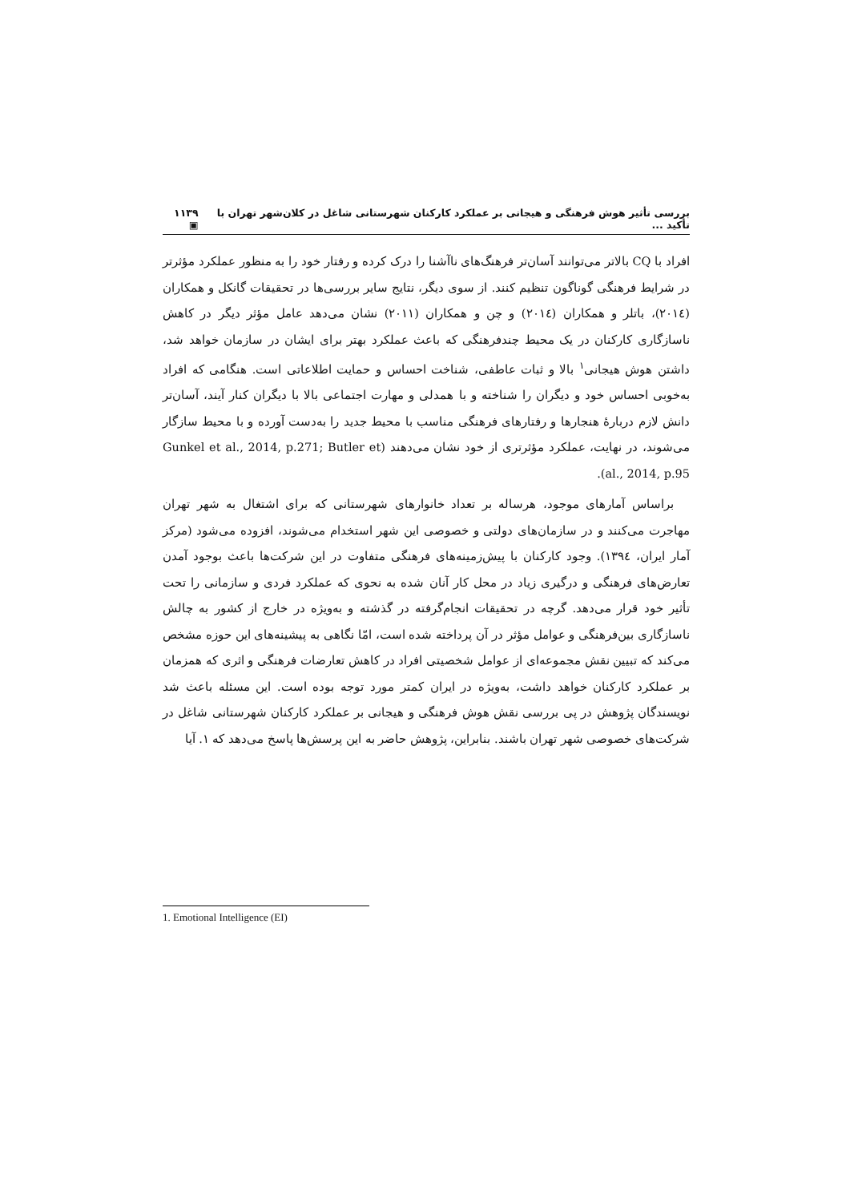بررسی تأثیر هوش فرهنگی و هیجانی بر عملکرد کارکنان شهرستانی شاغل در کلان‌شهر تهران با تأکید ... ۱۱۳۹ ▣
افراد با CQ بالاتر می‌توانند آسان‌تر فرهنگ‌های ناآشنا را درک کرده و رفتار خود را به منظور عملکرد مؤثرتر در شرایط فرهنگی گوناگون تنظیم کنند. از سوی دیگر، نتایج سایر بررسی‌ها در تحقیقات گانکل و همکاران (۲۰۱٤)، باتلر و همکاران (۲۰۱٤) و چن و همکاران (۲۰۱۱) نشان می‌دهد عامل مؤثر دیگر در کاهش ناسازگاری کارکنان در یک محیط چندفرهنگی که باعث عملکرد بهتر برای ایشان در سازمان خواهد شد، داشتن هوش هیجانی<sup>۱</sup> بالا و ثبات عاطفی، شناخت احساس و حمایت اطلاعاتی است. هنگامی که افراد به‌خوبی احساس خود و دیگران را شناخته و با همدلی و مهارت اجتماعی بالا با دیگران کنار آیند، آسان‌تر دانش لازم دربارهٔ هنجارها و رفتارهای فرهنگی مناسب با محیط جدید را به‌دست آورده و با محیط سازگار می‌شوند، در نهایت، عملکرد مؤثرتری از خود نشان می‌دهند (Gunkel et al., 2014, p.271; Butler et al., 2014, p.95).
براساس آمارهای موجود، هرساله بر تعداد خانوارهای شهرستانی که برای اشتغال به شهر تهران مهاجرت می‌کنند و در سازمان‌های دولتی و خصوصی این شهر استخدام می‌شوند، افزوده می‌شود (مرکز آمار ایران، ۱۳۹٤). وجود کارکنان با پیش‌زمینه‌های فرهنگی متفاوت در این شرکت‌ها باعث بوجود آمدن تعارض‌های فرهنگی و درگیری زیاد در محل کار آنان شده به نحوی که عملکرد فردی و سازمانی را تحت تأثیر خود قرار می‌دهد. گرچه در تحقیقات انجام‌گرفته در گذشته و به‌ویژه در خارج از کشور به چالش ناسازگاری بین‌فرهنگی و عوامل مؤثر در آن پرداخته شده است، امّا نگاهی به پیشینه‌های این حوزه مشخص می‌کند که تبیین نقش مجموعه‌ای از عوامل شخصیتی افراد در کاهش تعارضات فرهنگی و اثری که همزمان بر عملکرد کارکنان خواهد داشت، به‌ویژه در ایران کمتر مورد توجه بوده است. این مسئله باعث شد نویسندگان پژوهش در پی بررسی نقش هوش فرهنگی و هیجانی بر عملکرد کارکنان شهرستانی شاغل در شرکت‌های خصوصی شهر تهران باشند. بنابراین، پژوهش حاضر به این پرسش‌ها پاسخ می‌دهد که ۱. آیا
1. Emotional Intelligence (EI)